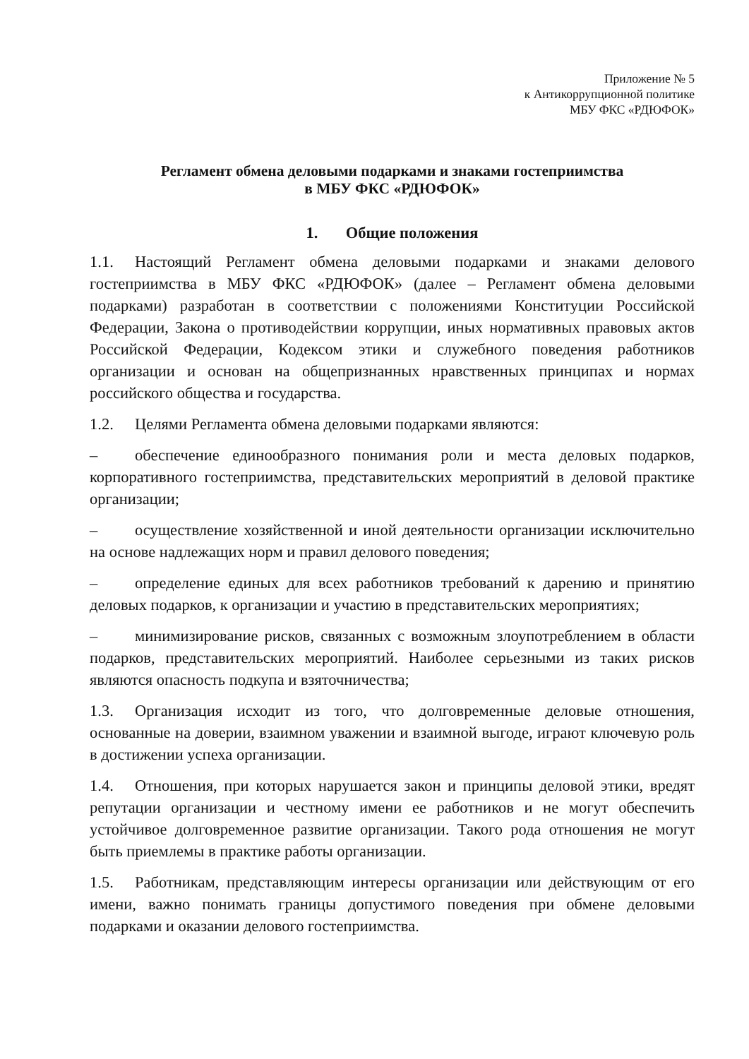Приложение № 5
к Антикоррупционной политике
МБУ ФКС «РДЮФОК»
Регламент обмена деловыми подарками и знаками гостеприимства
в МБУ ФКС «РДЮФОК»
1. Общие положения
1.1. Настоящий Регламент обмена деловыми подарками и знаками делового гостеприимства в МБУ ФКС «РДЮФОК» (далее – Регламент обмена деловыми подарками) разработан в соответствии с положениями Конституции Российской Федерации, Закона о противодействии коррупции, иных нормативных правовых актов Российской Федерации, Кодексом этики и служебного поведения работников организации и основан на общепризнанных нравственных принципах и нормах российского общества и государства.
1.2. Целями Регламента обмена деловыми подарками являются:
– обеспечение единообразного понимания роли и места деловых подарков, корпоративного гостеприимства, представительских мероприятий в деловой практике организации;
– осуществление хозяйственной и иной деятельности организации исключительно на основе надлежащих норм и правил делового поведения;
– определение единых для всех работников требований к дарению и принятию деловых подарков, к организации и участию в представительских мероприятиях;
– минимизирование рисков, связанных с возможным злоупотреблением в области подарков, представительских мероприятий. Наиболее серьезными из таких рисков являются опасность подкупа и взяточничества;
1.3. Организация исходит из того, что долговременные деловые отношения, основанные на доверии, взаимном уважении и взаимной выгоде, играют ключевую роль в достижении успеха организации.
1.4. Отношения, при которых нарушается закон и принципы деловой этики, вредят репутации организации и честному имени ее работников и не могут обеспечить устойчивое долговременное развитие организации. Такого рода отношения не могут быть приемлемы в практике работы организации.
1.5. Работникам, представляющим интересы организации или действующим от его имени, важно понимать границы допустимого поведения при обмене деловыми подарками и оказании делового гостеприимства.